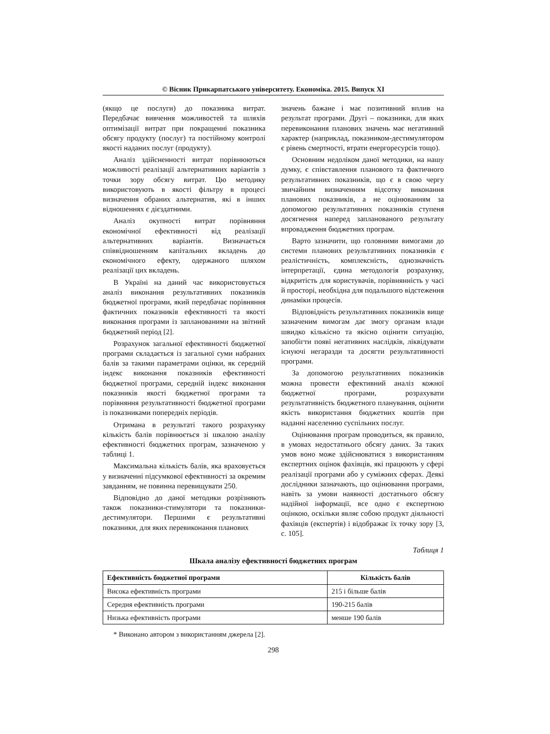© Вісник Прикарпатського університету. Економіка. 2015. Випуск XI
(якщо це послуги) до показника витрат. Передбачає вивчення можливостей та шляхів оптимізації витрат при покращенні показника обсягу продукту (послуг) та постійному контролі якості наданих послуг (продукту).
Аналіз здійсненності витрат порівнюються можливості реалізації альтернативних варіантів з точки зору обсягу витрат. Цю методику використовують в якості фільтру в процесі визначення обраних альтернатив, які в інших відношеннях є дієздатними.
Аналіз окупності витрат порівняння економічної ефективності від реалізації альтернативних варіантів. Визначається співвідношенням капітальних вкладень до економічного ефекту, одержаного шляхом реалізації цих вкладень.
В Україні на даний час використовується аналіз виконання результативних показників бюджетної програми, який передбачає порівняння фактичних показників ефективності та якості виконання програми із запланованими на звітний бюджетний період [2].
Розрахунок загальної ефективності бюджетної програми складається із загальної суми набраних балів за такими параметрами оцінки, як середній індекс виконання показників ефективності бюджетної програми, середній індекс виконання показників якості бюджетної програми та порівняння результативності бюджетної програми із показниками попередніх періодів.
Отримана в результаті такого розрахунку кількість балів порівнюється зі шкалою аналізу ефективності бюджетних програм, зазначеною у таблиці 1.
Максимальна кількість балів, яка враховується у визначенні підсумкової ефективності за окремим завданням, не повинна перевищувати 250.
Відповідно до даної методики розрізняють також показники-стимулятори та показники-дестимулятори. Першими є результативні показники, для яких перевиконання планових
значень бажане і має позитивний вплив на результат програми. Другі – показники, для яких перевиконання планових значень має негативний характер (наприклад, показником-дестимулятором є рівень смертності, втрати енергоресурсів тощо).
Основним недоліком даної методики, на нашу думку, є співставлення планового та фактичного результативних показників, що є в свою чергу звичайним визначенням відсотку виконання планових показників, а не оцінюванням за допомогою результативних показників ступеня досягнення наперед запланованого результату впровадження бюджетних програм.
Варто зазначити, що головними вимогами до системи планових результативних показників є реалістичність, комплексність, однозначність інтерпретації, єдина методологія розрахунку, відкритість для користувачів, порівнянність у часі й просторі, необхідна для подальшого відстеження динаміки процесів.
Відповідність результативних показників вище зазначеним вимогам дає змогу органам влади швидко кількісно та якісно оцінити ситуацію, запобігти появі негативних наслідків, ліквідувати існуючі негаразди та досягти результативності програми.
За допомогою результативних показників можна провести ефективний аналіз кожної бюджетної програми, розрахувати результативність бюджетного планування, оцінити якість використання бюджетних коштів при наданні населенню суспільних послуг.
Оцінювання програм проводиться, як правило, в умовах недостатнього обсягу даних. За таких умов воно може здійснюватися з використанням експертних оцінок фахівців, які працюють у сфері реалізації програми або у суміжних сферах. Деякі дослідники зазначають, що оцінювання програми, навіть за умови наявності достатнього обсягу надійної інформації, все одно є експертною оцінкою, оскільки являє собою продукт діяльності фахівців (експертів) і відображає їх точку зору [3, с. 105].
Таблиця 1
Шкала аналізу ефективності бюджетних програм
| Ефективність бюджетної програми | Кількість балів |
| --- | --- |
| Висока ефективність програми | 215 і більше балів |
| Середня ефективність програми | 190-215 балів |
| Низька ефективність програми | менше 190 балів |
* Виконано автором з використанням джерела [2].
298